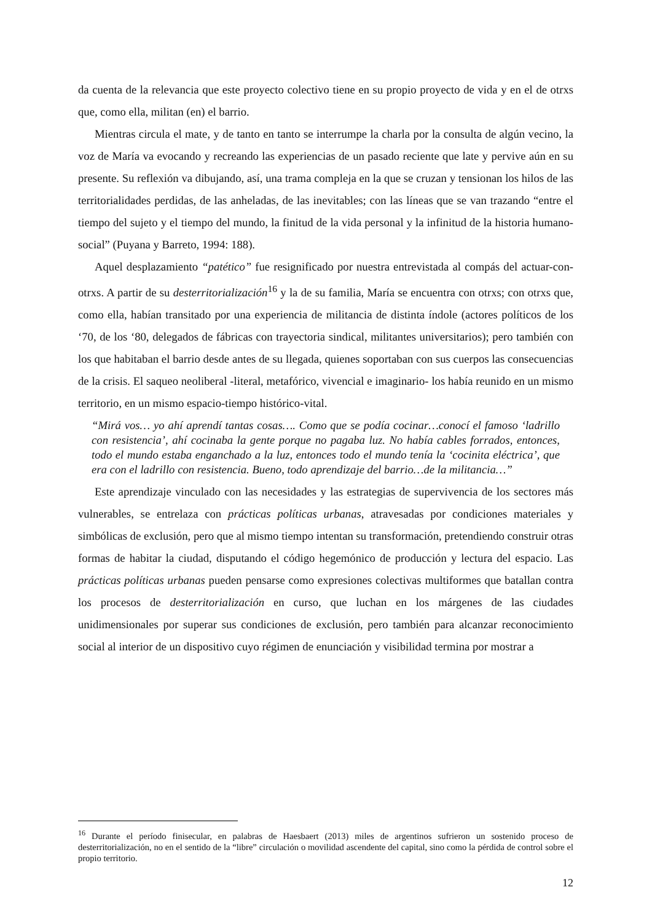da cuenta de la relevancia que este proyecto colectivo tiene en su propio proyecto de vida y en el de otrxs que, como ella, militan (en) el barrio.
Mientras circula el mate, y de tanto en tanto se interrumpe la charla por la consulta de algún vecino, la voz de María va evocando y recreando las experiencias de un pasado reciente que late y pervive aún en su presente. Su reflexión va dibujando, así, una trama compleja en la que se cruzan y tensionan los hilos de las territorialidades perdidas, de las anheladas, de las inevitables; con las líneas que se van trazando “entre el tiempo del sujeto y el tiempo del mundo, la finitud de la vida personal y la infinitud de la historia humano-social” (Puyana y Barreto, 1994: 188).
Aquel desplazamiento “patético” fue resignificado por nuestra entrevistada al compás del actuar-con-otrxs. A partir de su desterritorialización<sup>16</sup> y la de su familia, María se encuentra con otrxs; con otrxs que, como ella, habían transitado por una experiencia de militancia de distinta índole (actores políticos de los ‘70, de los ‘80, delegados de fábricas con trayectoria sindical, militantes universitarios); pero también con los que habitaban el barrio desde antes de su llegada, quienes soportaban con sus cuerpos las consecuencias de la crisis. El saqueo neoliberal -literal, metafórico, vivencial e imaginario- los había reunido en un mismo territorio, en un mismo espacio-tiempo histórico-vital.
“Mirá vos… yo ahí aprendí tantas cosas…. Como que se podía cocinar…conocí el famoso ‘ladrillo con resistencia’, ahí cocinaba la gente porque no pagaba luz. No había cables forrados, entonces, todo el mundo estaba enganchado a la luz, entonces todo el mundo tenía la ‘cocinita eléctrica’, que era con el ladrillo con resistencia. Bueno, todo aprendizaje del barrio…de la militancia…”
Este aprendizaje vinculado con las necesidades y las estrategias de supervivencia de los sectores más vulnerables, se entrelaza con prácticas políticas urbanas, atravesadas por condiciones materiales y simbólicas de exclusión, pero que al mismo tiempo intentan su transformación, pretendiendo construir otras formas de habitar la ciudad, disputando el código hegemónico de producción y lectura del espacio. Las prácticas políticas urbanas pueden pensarse como expresiones colectivas multiformes que batallan contra los procesos de desterritorialización en curso, que luchan en los márgenes de las ciudades unidimensionales por superar sus condiciones de exclusión, pero también para alcanzar reconocimiento social al interior de un dispositivo cuyo régimen de enunciación y visibilidad termina por mostrar a
<sup>16</sup> Durante el período finisecular, en palabras de Haesbaert (2013) miles de argentinos sufrieron un sostenido proceso de desterritorialización, no en el sentido de la “libre” circulación o movilidad ascendente del capital, sino como la pérdida de control sobre el propio territorio.
12